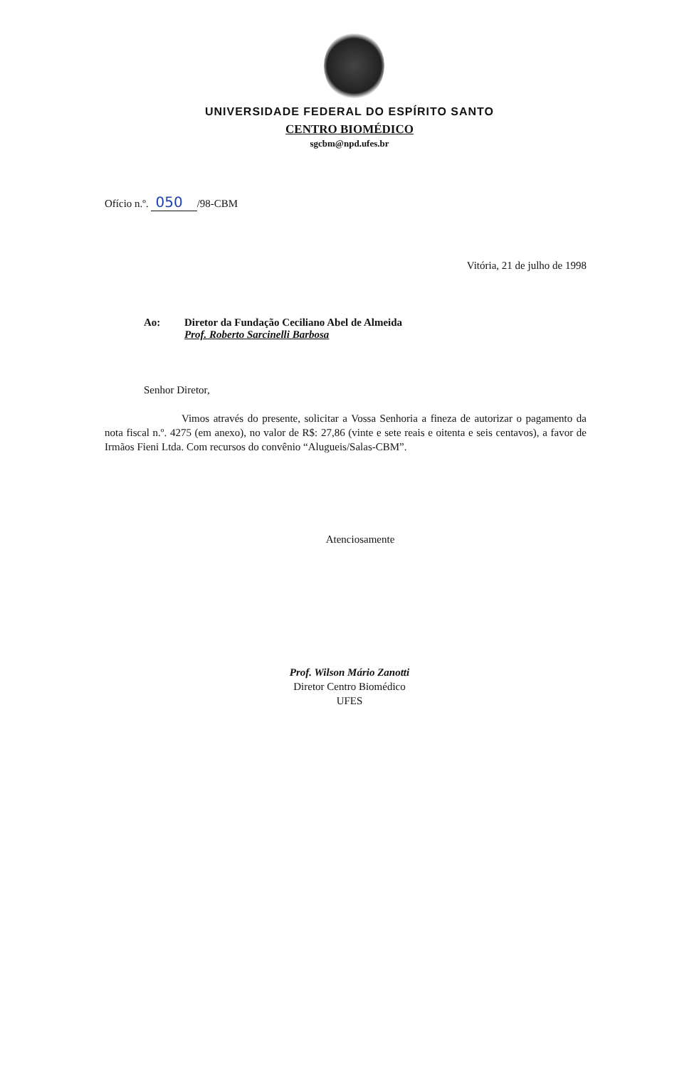UNIVERSIDADE FEDERAL DO ESPÍRITO SANTO
CENTRO BIOMÉDICO
sgcbm@npd.ufes.br
Ofício n.º. 050 /98-CBM
Vitória, 21 de julho de 1998
Ao: Diretor da Fundação Ceciliano Abel de Almeida
Prof. Roberto Sarcinelli Barbosa
Senhor Diretor,
Vimos através do presente, solicitar a Vossa Senhoria a fineza de autorizar o pagamento da nota fiscal n.º. 4275 (em anexo), no valor de R$: 27,86 (vinte e sete reais e oitenta e seis centavos), a favor de Irmãos Fieni Ltda. Com recursos do convênio “Alugueis/Salas-CBM”.
Atenciosamente
Prof. Wilson Mário Zanotti
Diretor Centro Biomédico
UFES